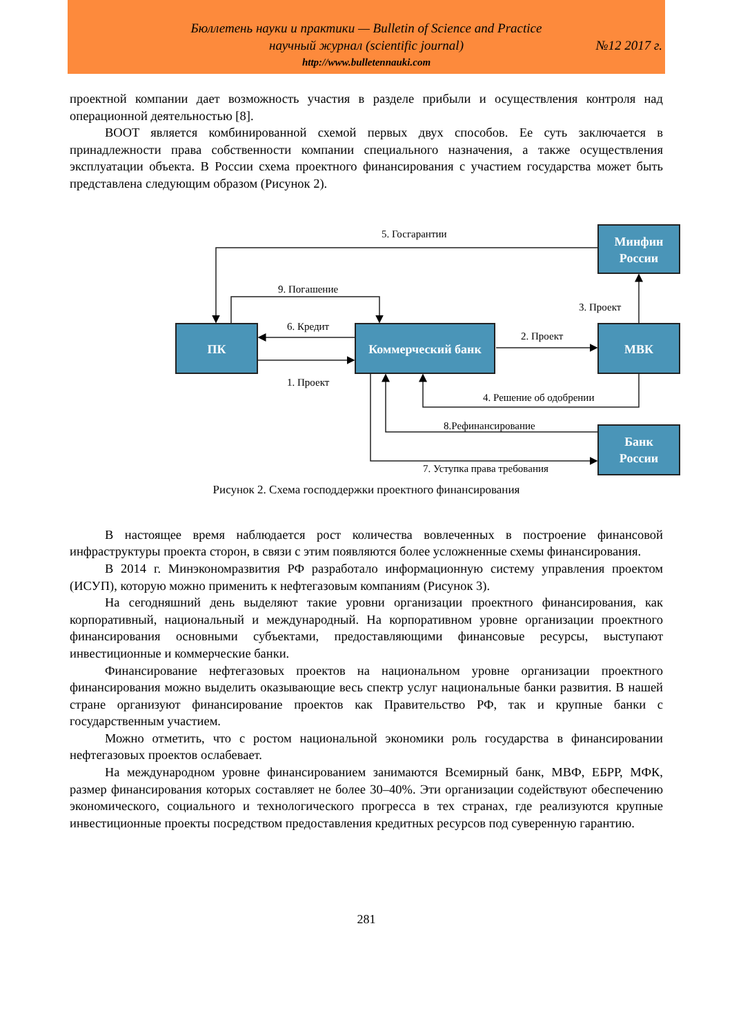Бюллетень науки и практики — Bulletin of Science and Practice
научный журнал (scientific journal)
№12 2017 г.
http://www.bulletennauki.com
проектной компании дает возможность участия в разделе прибыли и осуществления контроля над операционной деятельностью [8].
BOOT является комбинированной схемой первых двух способов. Ее суть заключается в принадлежности права собственности компании специального назначения, а также осуществления эксплуатации объекта. В России схема проектного финансирования с участием государства может быть представлена следующим образом (Рисунок 2).
ПК
Коммерческий банк
МВК
Минфин
России
Банк
России
5. Госгарантии
9. Погашение
6. Кредит
1. Проект
2. Проект
3. Проект
4. Решение об одобрении
8.Рефинансирование
7. Уступка права требования
Рисунок 2. Схема господдержки проектного финансирования
В настоящее время наблюдается рост количества вовлеченных в построение финансовой инфраструктуры проекта сторон, в связи с этим появляются более усложненные схемы финансирования.
В 2014 г. Минэкономразвития РФ разработало информационную систему управления проектом (ИСУП), которую можно применить к нефтегазовым компаниям (Рисунок 3).
На сегодняшний день выделяют такие уровни организации проектного финансирования, как корпоративный, национальный и международный. На корпоративном уровне организации проектного финансирования основными субъектами, предоставляющими финансовые ресурсы, выступают инвестиционные и коммерческие банки.
Финансирование нефтегазовых проектов на национальном уровне организации проектного финансирования можно выделить оказывающие весь спектр услуг национальные банки развития. В нашей стране организуют финансирование проектов как Правительство РФ, так и крупные банки с государственным участием.
Можно отметить, что с ростом национальной экономики роль государства в финансировании нефтегазовых проектов ослабевает.
На международном уровне финансированием занимаются Всемирный банк, МВФ, ЕБРР, МФК, размер финансирования которых составляет не более 30–40%. Эти организации содействуют обеспечению экономического, социального и технологического прогресса в тех странах, где реализуются крупные инвестиционные проекты посредством предоставления кредитных ресурсов под суверенную гарантию.
281